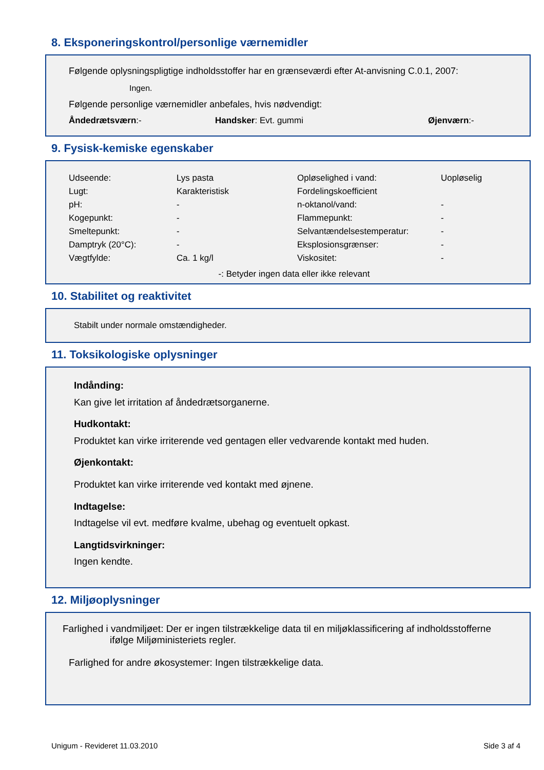8. Eksponeringskontrol/personlige værnemidler
Følgende oplysningspligtige indholdsstoffer har en grænseværdi efter At-anvisning C.0.1, 2007:
Ingen.
Følgende personlige værnemidler anbefales, hvis nødvendigt:
| Åndedrætsværn :- | Handsker : Evt. gummi | Øjenværn :- |
9. Fysisk-kemiske egenskaber
| Udseende: | Lys pasta | Opløselighed i vand: | Uopløselig |
| Lugt: | Karakteristisk | Fordelingskoefficient | |
| pH: | - | n-oktanol/vand: | - |
| Kogepunkt: | - | Flammepunkt: | - |
| Smeltepunkt: | - | Selvantændelsestemperatur: | - |
| Damptryk (20°C): | - | Eksplosionsgrænser: | - |
| Vægtfylde: | Ca. 1 kg/l | Viskositet: | - |
-: Betyder ingen data eller ikke relevant
10. Stabilitet og reaktivitet
Stabilt under normale omstændigheder.
11. Toksikologiske oplysninger
Indånding:
Kan give let irritation af åndedrætsorganerne.
Hudkontakt:
Produktet kan virke irriterende ved gentagen eller vedvarende kontakt med huden.
Øjenkontakt:
Produktet kan virke irriterende ved kontakt med øjnene.
Indtagelse:
Indtagelse vil evt. medføre kvalme, ubehag og eventuelt opkast.
Langtidsvirkninger:
Ingen kendte.
12. Miljøoplysninger
Farlighed i vandmiljøet: Der er ingen tilstrækkelige data til en miljøklassificering af indholdsstofferne
ifølge Miljøministeriets regler.
Farlighed for andre økosystemer: Ingen tilstrækkelige data.
Unigum - Revideret 11.03.2010 Side 3 af 4